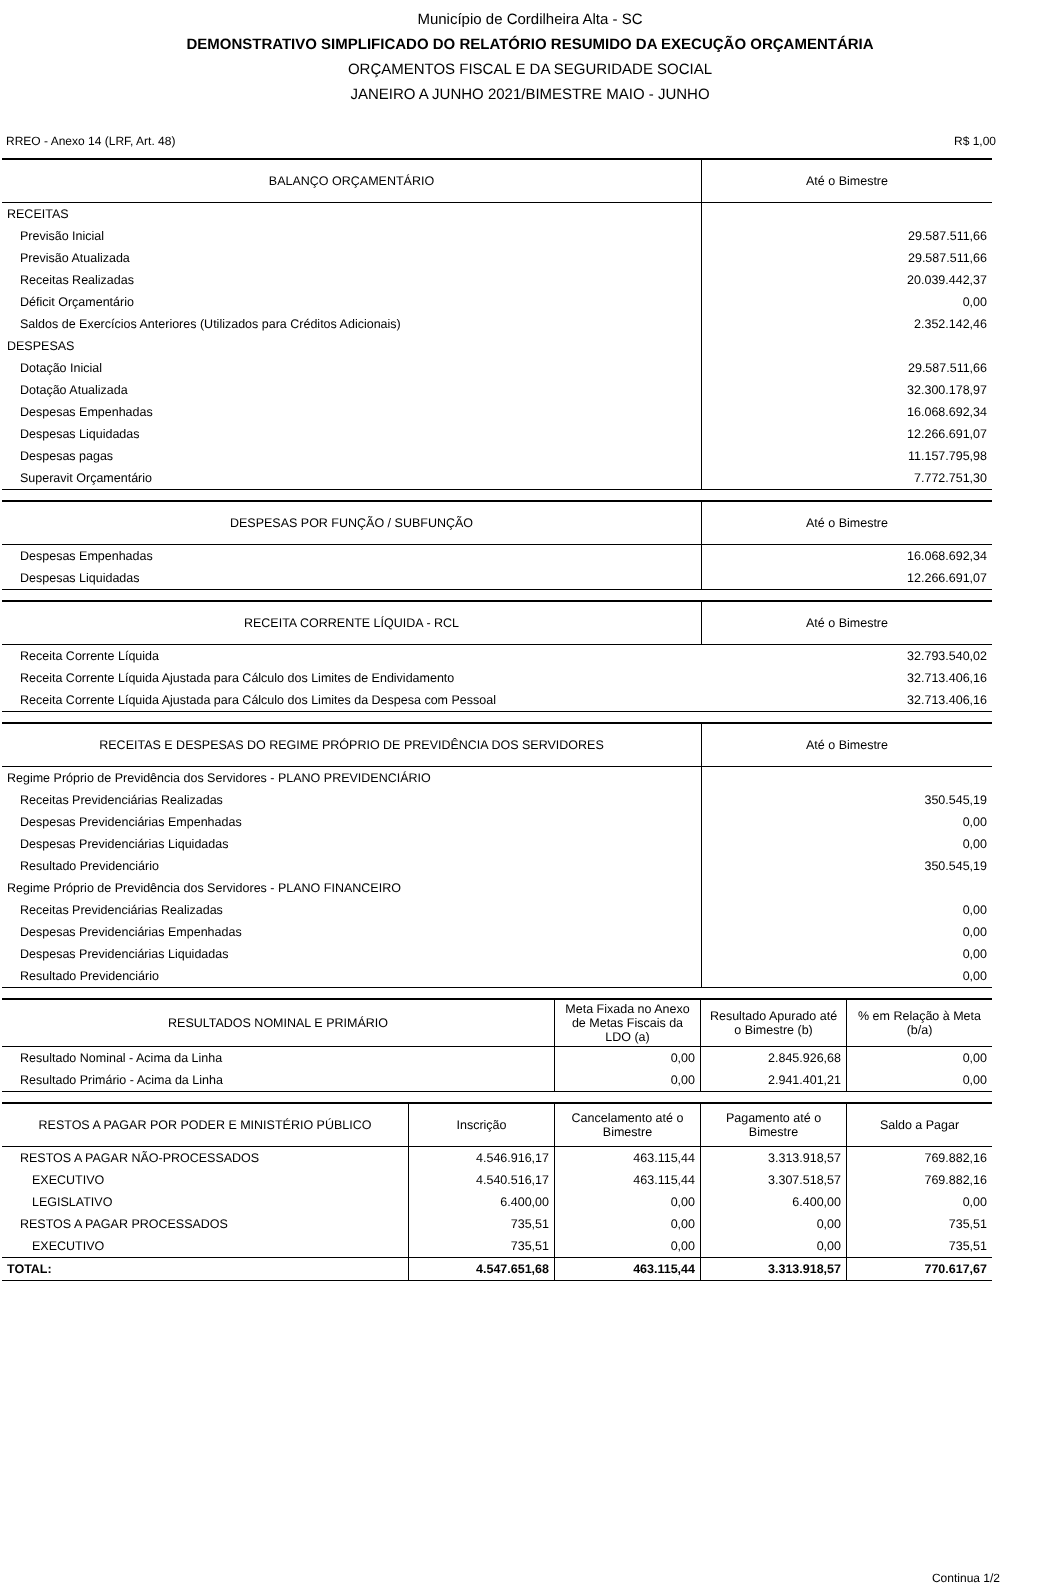Município de Cordilheira Alta - SC
DEMONSTRATIVO SIMPLIFICADO DO RELATÓRIO RESUMIDO DA EXECUÇÃO ORÇAMENTÁRIA
ORÇAMENTOS FISCAL E DA SEGURIDADE SOCIAL
JANEIRO A JUNHO 2021/BIMESTRE MAIO - JUNHO
RREO - Anexo 14 (LRF, Art. 48) R$ 1,00
| BALANÇO ORÇAMENTÁRIO | Até o Bimestre |
| --- | --- |
| RECEITAS | |
| Previsão Inicial | 29.587.511,66 |
| Previsão Atualizada | 29.587.511,66 |
| Receitas Realizadas | 20.039.442,37 |
| Déficit Orçamentário | 0,00 |
| Saldos de Exercícios Anteriores (Utilizados para Créditos Adicionais) | 2.352.142,46 |
| DESPESAS | |
| Dotação Inicial | 29.587.511,66 |
| Dotação Atualizada | 32.300.178,97 |
| Despesas Empenhadas | 16.068.692,34 |
| Despesas Liquidadas | 12.266.691,07 |
| Despesas pagas | 11.157.795,98 |
| Superavit Orçamentário | 7.772.751,30 |
| DESPESAS POR FUNÇÃO / SUBFUNÇÃO | Até o Bimestre |
| --- | --- |
| Despesas Empenhadas | 16.068.692,34 |
| Despesas Liquidadas | 12.266.691,07 |
| RECEITA CORRENTE LÍQUIDA - RCL | Até o Bimestre |
| --- | --- |
| Receita Corrente Líquida | 32.793.540,02 |
| Receita Corrente Líquida Ajustada para Cálculo dos Limites de Endividamento | 32.713.406,16 |
| Receita Corrente Líquida Ajustada para Cálculo dos Limites da Despesa com Pessoal | 32.713.406,16 |
| RECEITAS E DESPESAS DO REGIME PRÓPRIO DE PREVIDÊNCIA DOS SERVIDORES | Até o Bimestre |
| --- | --- |
| Regime Próprio de Previdência dos Servidores - PLANO PREVIDENCIÁRIO | |
| Receitas Previdenciárias Realizadas | 350.545,19 |
| Despesas Previdenciárias Empenhadas | 0,00 |
| Despesas Previdenciárias Liquidadas | 0,00 |
| Resultado Previdenciário | 350.545,19 |
| Regime Próprio de Previdência dos Servidores - PLANO FINANCEIRO | |
| Receitas Previdenciárias Realizadas | 0,00 |
| Despesas Previdenciárias Empenhadas | 0,00 |
| Despesas Previdenciárias Liquidadas | 0,00 |
| Resultado Previdenciário | 0,00 |
| RESULTADOS NOMINAL E PRIMÁRIO | Meta Fixada no Anexo de Metas Fiscais da LDO (a) | Resultado Apurado até o Bimestre (b) | % em Relação à Meta (b/a) |
| --- | --- | --- | --- |
| Resultado Nominal - Acima da Linha | 0,00 | 2.845.926,68 | 0,00 |
| Resultado Primário - Acima da Linha | 0,00 | 2.941.401,21 | 0,00 |
| RESTOS A PAGAR POR PODER E MINISTÉRIO PÚBLICO | Inscrição | Cancelamento até o Bimestre | Pagamento até o Bimestre | Saldo a Pagar |
| --- | --- | --- | --- | --- |
| RESTOS A PAGAR NÃO-PROCESSADOS | 4.546.916,17 | 463.115,44 | 3.313.918,57 | 769.882,16 |
| EXECUTIVO | 4.540.516,17 | 463.115,44 | 3.307.518,57 | 769.882,16 |
| LEGISLATIVO | 6.400,00 | 0,00 | 6.400,00 | 0,00 |
| RESTOS A PAGAR PROCESSADOS | 735,51 | 0,00 | 0,00 | 735,51 |
| EXECUTIVO | 735,51 | 0,00 | 0,00 | 735,51 |
| TOTAL: | 4.547.651,68 | 463.115,44 | 3.313.918,57 | 770.617,67 |
Continua 1/2